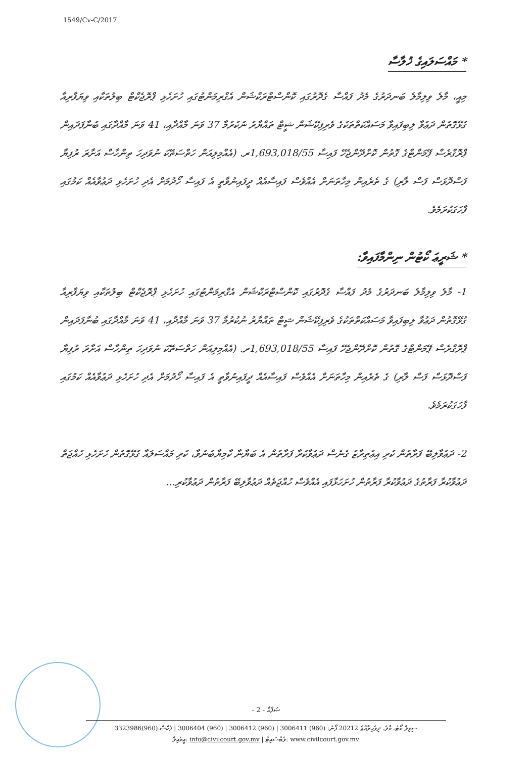1549/Cv-C/2017
* މައްސަލައިގެ ޚުލާސާ
މިއީ، މާލެ ވިލިމާލެ ބަނދަރުގެ މެދު ފައްސާ ގެދޮރުގައި ކޮންސްޓްރަކްޝަން އެގްރިމަންޓުގައި ހުށަހެޅި ޕްރޮޖެކްޓް ބިލުތަކާއި ވިޔަފާރިއާ ގުޅޭގޮތުން ދަޢުވާ ލިބިފައިވާ މަސައްކަތްތަކުގެ ވެރިފިކޭޝަން ޝީޓް ތައްޔާރު ނުކުރުމާ 37 ވަނަ މާއްދާއި، 41 ވަނަ މާއްދާގައި ބުނާފަދައިން ޕްރޮގްރެސް ޕޭމަންޓްގެ ގޮތުން ކޮށްދޭންޖެހޭ ފައިސާ 1,693,018/55ރ. (އެއްމިލިއަން ހަތްސަތޭކަ ނުވަދިހަ ތިންހާސް އަށާރަ ރުފިޔާ ފަސްދޮޅަސް ފަސް ލާރި) ގެ ތެރެއިން މިހާތަނަށް އެއްވެސް ފައިސާއެއް ދީފައިނުވާތީ އެ ފައިސާ ހޯދުމަށް އެދި ހުށަހެޅި ދަޢުވާއެއް ކަމުގައި ފާހަގަކުރަމެވެ.
* ޝަރީޢަ ކޯޓުން ނިންމާފައިވާ:
1- މާލެ ވިލިމާލެ ބަނދަރުގެ މެދު ފައްސާ ގެދޮރުގައި ކޮންސްޓްރަކްޝަން އެގްރިމަންޓުގައި ހުށަހެޅި ޕްރޮޖެކްޓް ބިލުތަކާއި ވިޔަފާރިއާ ގުޅޭގޮތުން ދަޢުވާ ލިބިފައިވާ މަސައްކަތްތަކުގެ ވެރިފިކޭޝަން ޝީޓް ތައްޔާރު ނުކުރުމާ 37 ވަނަ މާއްދާއި، 41 ވަނަ މާއްދާގައި ބުނާފަދައިން ޕްރޮގްރެސް ޕޭމަންޓްގެ ގޮތުން ކޮށްދޭންޖެހޭ ފައިސާ 1,693,018/55ރ. (އެއްމިލިއަން ހަތްސަތޭކަ ނުވަދިހަ ތިންހާސް އަށާރަ ރުފިޔާ ފަސްދޮޅަސް ފަސް ލާރި) ގެ ތެރެއިން މިހާތަނަށް އެއްވެސް ފައިސާއެއް ދީފައިނުވާތީ އެ ފައިސާ ހޯދުމަށް އެދި ހުށަހެޅި ދަޢުވާއެއް ކަމުގައި ފާހަގަކުރަމެވެ.
2- ދަޢުވާލިބޭ ފަރާތުން ކުރި އިޢުތިރާޒު ގެނެސް ދަޢުވާކުރާ ފަރާތުން އެ ބަޔާނާ ކާމިޔާބުނުވާ، ކުރި މައްސަލައާ ގުޅޭގޮތުން ހުށަހެޅި ހުއްޖަތް ދަޢުވާކުރާ ފަރާތުގެ ދަޢުވާކުރާ ފަރާތުން ހުށަހަޅާފައި އެއްވެސް ހުއްޖަތެއް ދަޢުވާލިބޭ ފަރާތުން ދަޢުވާކުރި...
- 2 - ޞަފްޙާ
ސިވިލް ކޯޓު، މާލެ، ދިވެހިރާއްޖެ 20212 ފޯނު: (960) 3006411 | (960) 3006412 | (960) 3006404 | ފެކްސް:(960)3323986
އީމެއިލް: info@civilcourt.gov.mv | ވެބްސައިޓް: www.civilcourt.gov.mv